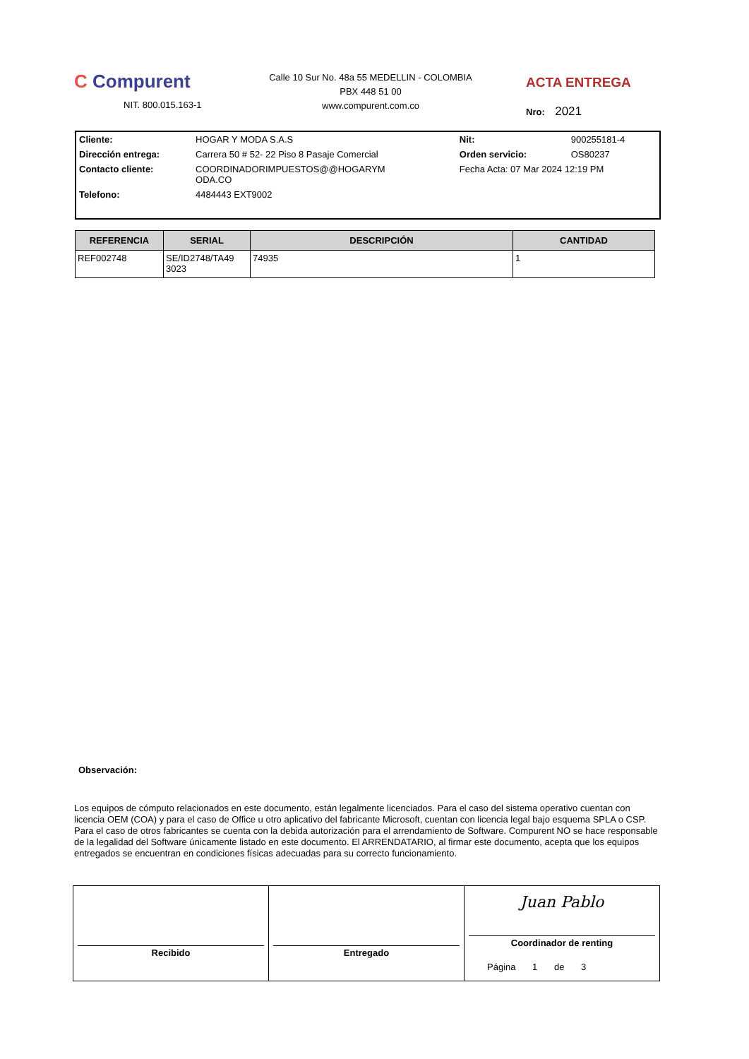C Compurent
NIT. 800.015.163-1
Calle 10 Sur No. 48a 55 MEDELLIN - COLOMBIA
PBX 448 51 00
www.compurent.com.co
ACTA ENTREGA
Nro: 2021
| Cliente: | HOGAR Y MODA S.A.S | Nit: | 900255181-4 |
| Dirección entrega: | Carrera 50 # 52- 22 Piso 8 Pasaje Comercial | Orden servicio: | OS80237 |
| Contacto cliente: | COORDINADORIMPUESTOS@@HOGARYM ODA.CO | Fecha Acta: 07 Mar 2024 12:19 PM | |
| Telefono: | 4484443 EXT9002 | | |
| REFERENCIA | SERIAL | DESCRIPCIÓN | CANTIDAD |
| --- | --- | --- | --- |
| REF002748 | SE/ID2748/TA49 3023 | 74935 | 1 |
Observación:
Los equipos de cómputo relacionados en este documento, están legalmente licenciados. Para el caso del sistema operativo cuentan con licencia OEM (COA) y para el caso de Office u otro aplicativo del fabricante Microsoft, cuentan con licencia legal bajo esquema SPLA o CSP. Para el caso de otros fabricantes se cuenta con la debida autorización para el arrendamiento de Software. Compurent NO se hace responsable de la legalidad del Software únicamente listado en este documento. El ARRENDATARIO, al firmar este documento, acepta que los equipos entregados se encuentran en condiciones físicas adecuadas para su correcto funcionamiento.
Recibido Entregado
Juan Pablo
Coordinador de renting
Página 1 de 3